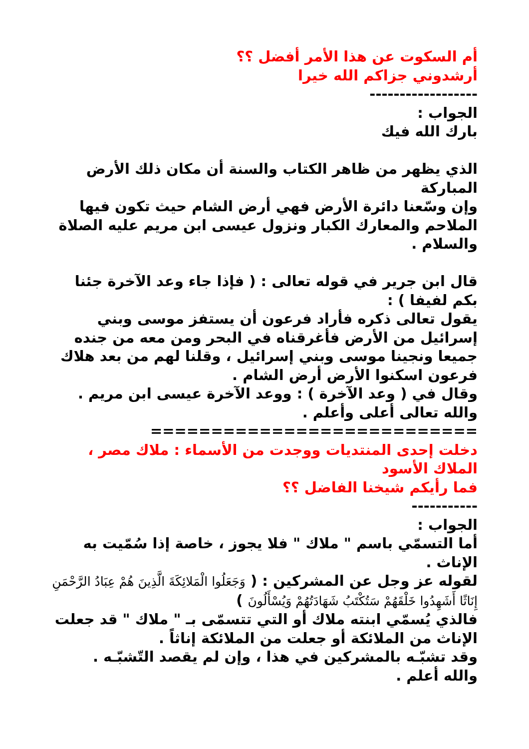أم السكوت عن هذا الأمر أفضل ؟؟
أرشدوني جزاكم الله خيرا
------------------
الجواب :
بارك الله فيك
الذي يظهر من ظاهر الكتاب والسنة أن مكان ذلك الأرض المباركة
وإن وسّعنا دائرة الأرض فهي أرض الشام حيث تكون فيها الملاحم والمعارك الكبار ونزول عيسى ابن مريم عليه الصلاة والسلام .
قال ابن جرير في قوله تعالى : ( فإذا جاء وعد الآخرة جئنا بكم لفيفا ) :
يقول تعالى ذكره فأراد فرعون أن يستفز موسى وبني إسرائيل من الأرض فأغرقناه في البحر ومن معه من جنده جميعا ونجينا موسى وبني إسرائيل ، وقلنا لهم من بعد هلاك فرعون اسكنوا الأرض أرض الشام .
وقال في ( وعد الآخرة ) : ووعد الآخرة عيسى ابن مريم .
والله تعالى أعلى وأعلم .
===========================
دخلت إحدى المنتديات ووجدت من الأسماء : ملاك مصر ، الملاك الأسود
فما رأيكم شيخنا الفاضل ؟؟
-----------
الجواب :
أما التسمّي باسم " ملاك " فلا يجوز ، خاصة إذا سُمّيت به الإناث .
لقوله عز وجل عن المشركين : ( وَجَعَلُوا الْمَلائِكَةَ الَّذِينَ هُمْ عِبَادُ الرَّحْمَنِ إِنَاثًا أَشَهِدُوا خَلْقَهُمْ سَتُكْتَبُ شَهَادَتُهُمْ وَيُسْأَلُونَ )
فالذي يُسمّي ابنته ملاك أو التي تتسمّى بـ " ملاك " قد جعلت الإناث من الملائكة أو جعلت من الملائكة إناثاً .
وقد تشبّـه بالمشركين في هذا ، وإن لم يقصد التّشبّـه .
والله أعلم .